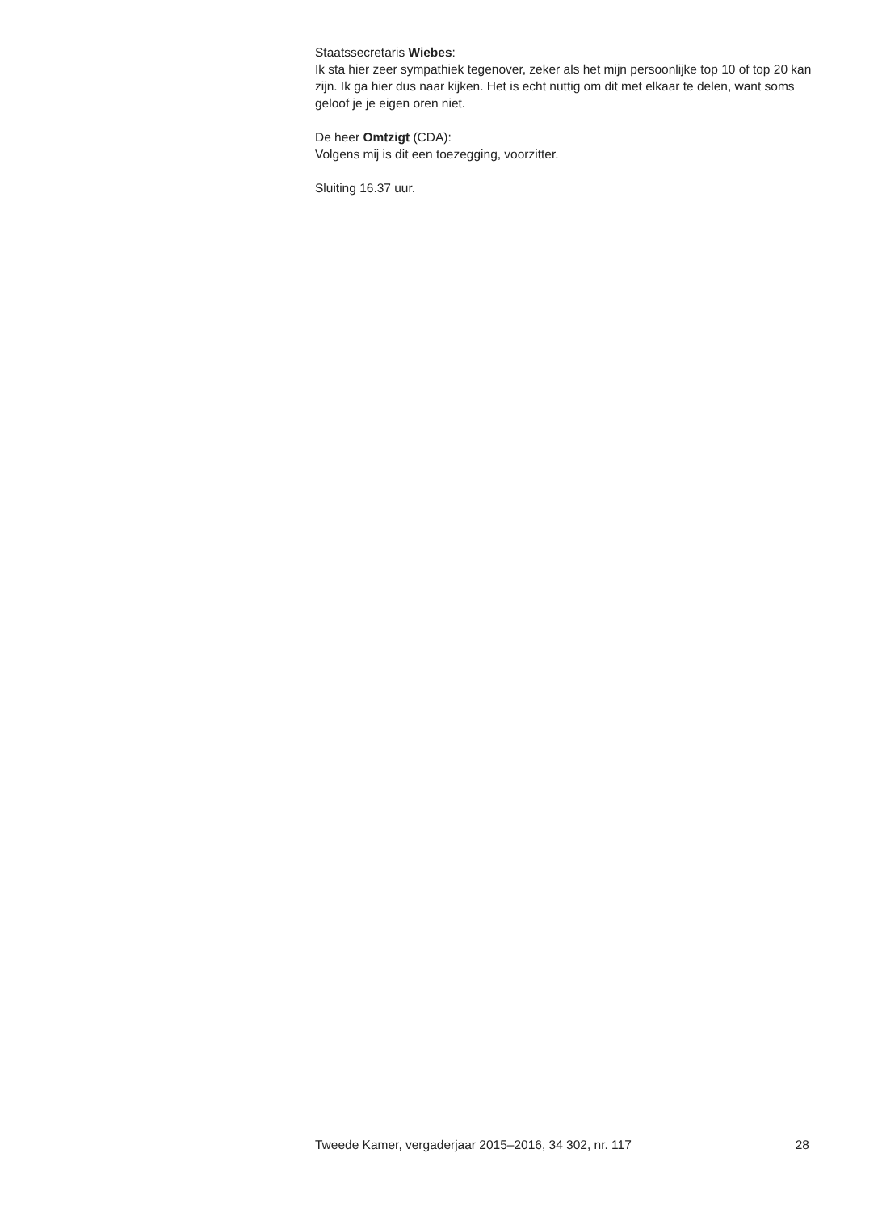Staatssecretaris Wiebes:
Ik sta hier zeer sympathiek tegenover, zeker als het mijn persoonlijke top 10 of top 20 kan zijn. Ik ga hier dus naar kijken. Het is echt nuttig om dit met elkaar te delen, want soms geloof je je eigen oren niet.
De heer Omtzigt (CDA):
Volgens mij is dit een toezegging, voorzitter.
Sluiting 16.37 uur.
Tweede Kamer, vergaderjaar 2015–2016, 34 302, nr. 117 28